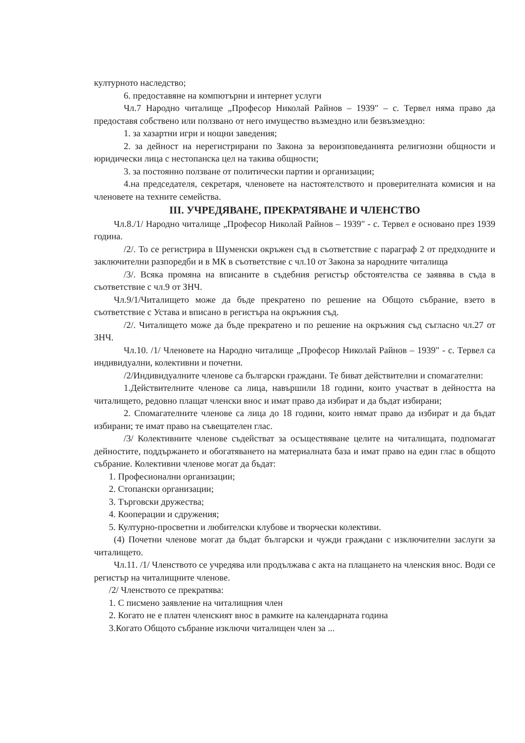културното наследство;
6. предоставяне на компютърни и интернет услуги
Чл.7 Народно читалище „Професор Николай Райнов – 1939" – с. Тервел няма право да предоставя собствено или ползвано от него имущество възмездно или безвъзмездно:
1. за хазартни игри и нощни заведения;
2. за дейност на нерегистрирани по Закона за вероизповеданията религиозни общности и юридически лица с нестопанска цел на такива общности;
3. за постоянно ползване от политически партии и организации;
4.на председателя, секретаря, членовете на настоятелството и проверителната комисия и на членовете на техните семейства.
III. УЧРЕДЯВАНЕ, ПРЕКРАТЯВАНЕ И ЧЛЕНСТВО
Чл.8./1/ Народно читалище „Професор Николай Райнов – 1939" - с. Тервел е основано през 1939 година.
/2/. То се регистрира в Шуменски окръжен съд в съответствие с параграф 2 от предходните и заключителни разпоредби и в МК в съответствие с чл.10 от Закона за народните читалища
/3/. Всяка промяна на вписаните в съдебния регистър обстоятелства се заявява в съда в съответствие с чл.9 от ЗНЧ.
Чл.9/1/Читалището може да бъде прекратено по решение на Общото събрание, взето в съответствие с Устава и вписано в регистъра на окръжния съд.
/2/. Читалището може да бъде прекратено и по решение на окръжния съд съгласно чл.27 от ЗНЧ.
Чл.10. /1/ Членовете на Народно читалище „Професор Николай Райнов – 1939" - с. Тервел са индивидуални, колективни и почетни.
/2/Индивидуалните членове са български граждани. Те биват действителни и спомагателни:
1.Действителните членове са лица, навършили 18 години, които участват в дейността на читалището, редовно плащат членски внос и имат право да избират и да бъдат избирани;
2. Спомагателните членове са лица до 18 години, които нямат право да избират и да бъдат избирани; те имат право на съвещателен глас.
/3/ Колективните членове съдействат за осъществяване целите на читалищата, подпомагат дейностите, поддържането и обогатяването на материалната база и имат право на един глас в общото събрание. Колективни членове могат да бъдат:
1. Професионални организации;
2. Стопански организации;
3. Търговски дружества;
4. Кооперации и сдружения;
5. Културно-просветни и любителски клубове и творчески колективи.
(4) Почетни членове могат да бъдат български и чужди граждани с изключителни заслуги за читалището.
Чл.11. /1/ Членството се учредява или продължава с акта на плащането на членския внос. Води се регистър на читалищните членове.
/2/ Членството се прекратява:
1. С писмено заявление на читалищния член
2. Когато не е платен членският внос в рамките на календарната година
3.Когато Общото събрание изключи читалищен член за ...